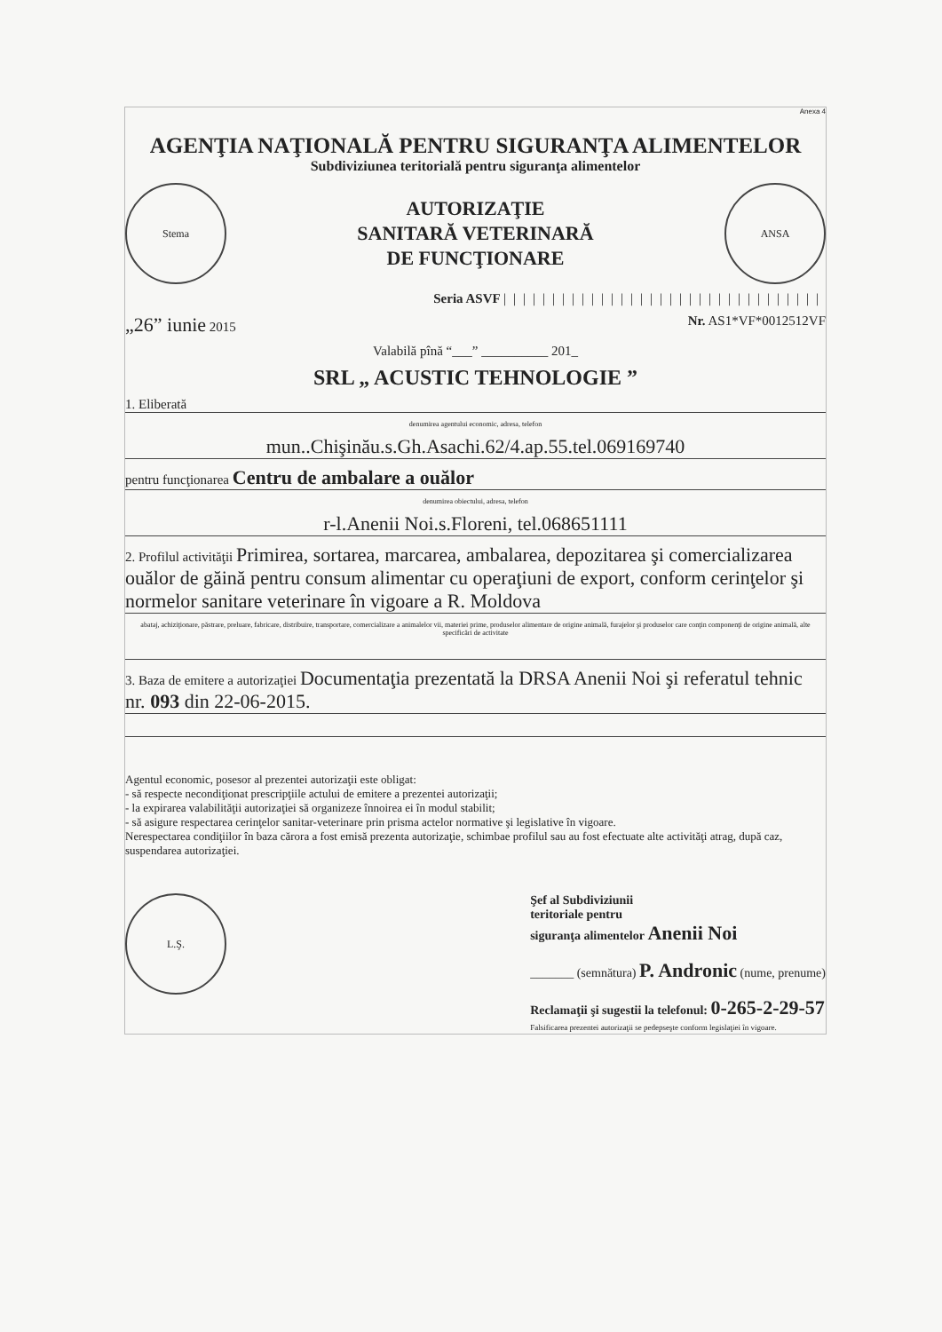Anexa 4
AGENŢIA NAŢIONALĂ PENTRU SIGURANŢA ALIMENTELOR
Subdiviziunea teritorială pentru siguranţa alimentelor
Stema
AUTORIZAŢIE
SANITARĂ VETERINARĂ
DE FUNCŢIONARE
ANSA
Seria ASVF |||||||||||||||||||||||||||||||||
„26” iunie 2015 Nr. AS1*VF*0012512VF
Valabilă pînă “___” __________ 201_
SRL „ ACUSTIC TEHNOLOGIE ”
1. Eliberată
denumirea agentului economic, adresa, telefon
mun..Chişinău.s.Gh.Asachi.62/4.ap.55.tel.069169740
pentru funcţionarea Centru de ambalare a ouălor
denumirea obiectului, adresa, telefon
r-l.Anenii Noi.s.Floreni, tel.068651111
2. Profilul activităţii Primirea, sortarea, marcarea, ambalarea, depozitarea şi comercializarea ouălor de găină pentru consum alimentar cu operaţiuni de export, conform cerinţelor şi normelor sanitare veterinare în vigoare a R. Moldova
abataj, achiziţionare, păstrare, preluare, fabricare, distribuire, transportare, comercializare a animalelor vii, materiei prime, produselor alimentare de origine animală, furajelor şi produselor care conţin componenţi de origine animală, alte specificări de activitate
3. Baza de emitere a autorizaţiei Documentaţia prezentată la DRSA Anenii Noi şi referatul tehnic nr. 093 din 22-06-2015.
Agentul economic, posesor al prezentei autorizaţii este obligat:
- să respecte necondiţionat prescripţiile actului de emitere a prezentei autorizaţii;
- la expirarea valabilităţii autorizaţiei să organizeze înnoirea ei în modul stabilit;
- să asigure respectarea cerinţelor sanitar-veterinare prin prisma actelor normative şi legislative în vigoare.
Nerespectarea condiţiilor în baza cărora a fost emisă prezenta autorizaţie, schimbae profilul sau au fost efectuate alte activităţi atrag, după caz, suspendarea autorizaţiei.
L.Ş.
Şef al Subdiviziunii
teritoriale pentru
siguranţa alimentelor Anenii Noi
_______ (semnătura) P. Andronic (nume, prenume)
Reclamaţii şi sugestii la telefonul: 0-265-2-29-57
Falsificarea prezentei autorizaţii se pedepseşte conform legislaţiei în vigoare.